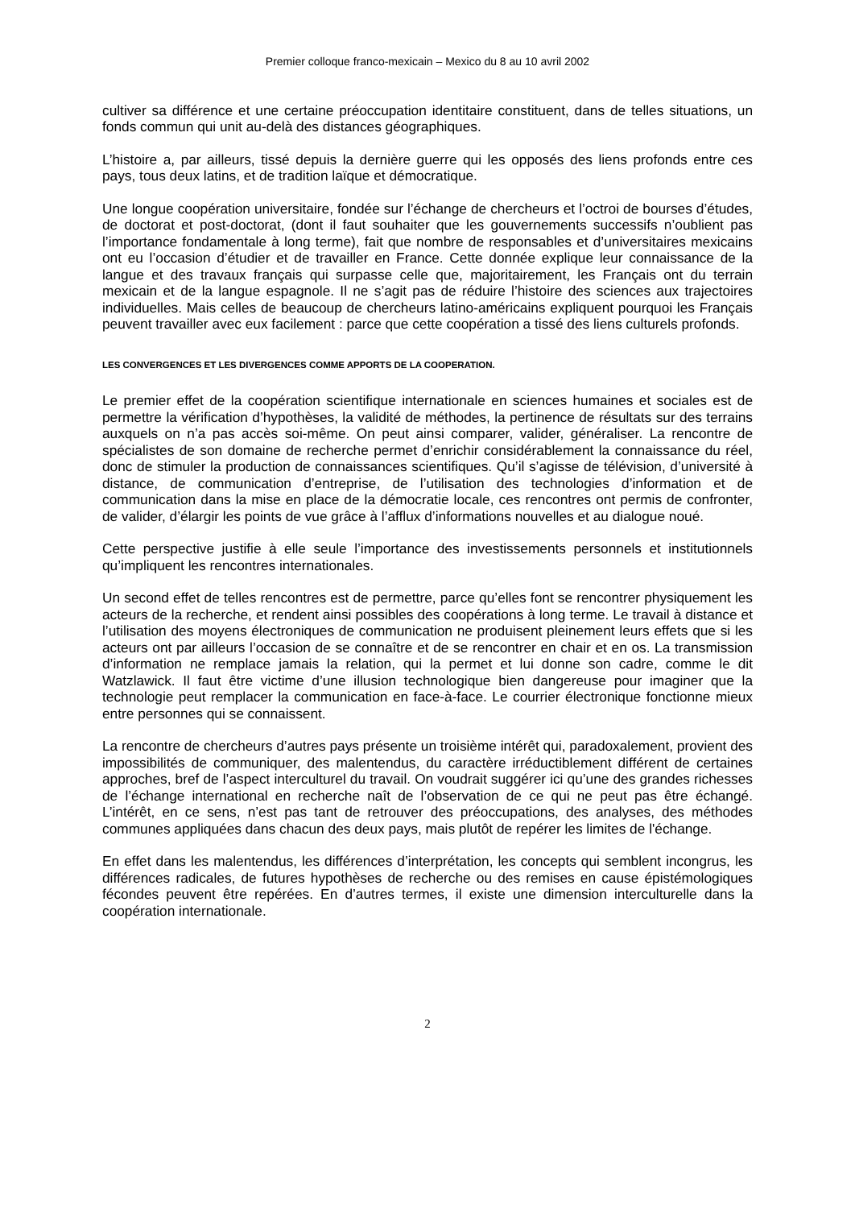Premier colloque franco-mexicain – Mexico du 8 au 10 avril 2002
cultiver sa différence et une certaine préoccupation identitaire constituent, dans de telles situations, un fonds commun qui unit au-delà des distances géographiques.
L’histoire a, par ailleurs, tissé depuis la dernière guerre qui les opposés des liens profonds entre ces pays, tous deux latins, et de tradition laïque et démocratique.
Une longue coopération universitaire, fondée sur l’échange de chercheurs et l’octroi de bourses d’études, de doctorat et post-doctorat, (dont il faut souhaiter que les gouvernements successifs n’oublient pas l’importance fondamentale à long terme), fait que nombre de responsables et d’universitaires mexicains ont eu l’occasion d’étudier et de travailler en France. Cette donnée explique leur connaissance de la langue et des travaux français qui surpasse celle que, majoritairement, les Français ont du terrain mexicain et de la langue espagnole. Il ne s’agit pas de réduire l’histoire des sciences aux trajectoires individuelles. Mais celles de beaucoup de chercheurs latino-américains expliquent pourquoi les Français peuvent travailler avec eux facilement : parce que cette coopération a tissé des liens culturels profonds.
LES CONVERGENCES ET LES DIVERGENCES COMME APPORTS DE LA COOPERATION.
Le premier effet de la coopération scientifique internationale en sciences humaines et sociales est de permettre la vérification d’hypothèses, la validité de méthodes, la pertinence de résultats sur des terrains auxquels on n’a pas accès soi-même. On peut ainsi comparer, valider, généraliser. La rencontre de spécialistes de son domaine de recherche permet d’enrichir considérablement la connaissance du réel, donc de stimuler la production de connaissances scientifiques. Qu’il s’agisse de télévision, d’université à distance, de communication d’entreprise, de l’utilisation des technologies d’information et de communication dans la mise en place de la démocratie locale, ces rencontres ont permis de confronter, de valider, d’élargir les points de vue grâce à l’afflux d’informations nouvelles et au dialogue noué.
Cette perspective justifie à elle seule l’importance des investissements personnels et institutionnels qu’impliquent les rencontres internationales.
Un second effet de telles rencontres est de permettre, parce qu’elles font se rencontrer physiquement les acteurs de la recherche, et rendent ainsi possibles des coopérations à long terme. Le travail à distance et l’utilisation des moyens électroniques de communication ne produisent pleinement leurs effets que si les acteurs ont par ailleurs l’occasion de se connaître et de se rencontrer en chair et en os. La transmission d’information ne remplace jamais la relation, qui la permet et lui donne son cadre, comme le dit Watzlawick. Il faut être victime d’une illusion technologique bien dangereuse pour imaginer que la technologie peut remplacer la communication en face-à-face. Le courrier électronique fonctionne mieux entre personnes qui se connaissent.
La rencontre de chercheurs d’autres pays présente un troisième intérêt qui, paradoxalement, provient des impossibilités de communiquer, des malentendus, du caractère irréductiblement différent de certaines approches, bref de l’aspect interculturel du travail. On voudrait suggérer ici qu’une des grandes richesses de l’échange international en recherche naît de l’observation de ce qui ne peut pas être échangé. L’intérêt, en ce sens, n’est pas tant de retrouver des préoccupations, des analyses, des méthodes communes appliquées dans chacun des deux pays, mais plutôt de repérer les limites de l'échange.
En effet dans les malentendus, les différences d’interprétation, les concepts qui semblent incongrus, les différences radicales, de futures hypothèses de recherche ou des remises en cause épistémologiques fécondes peuvent être repérées. En d’autres termes, il existe une dimension interculturelle dans la coopération internationale.
2